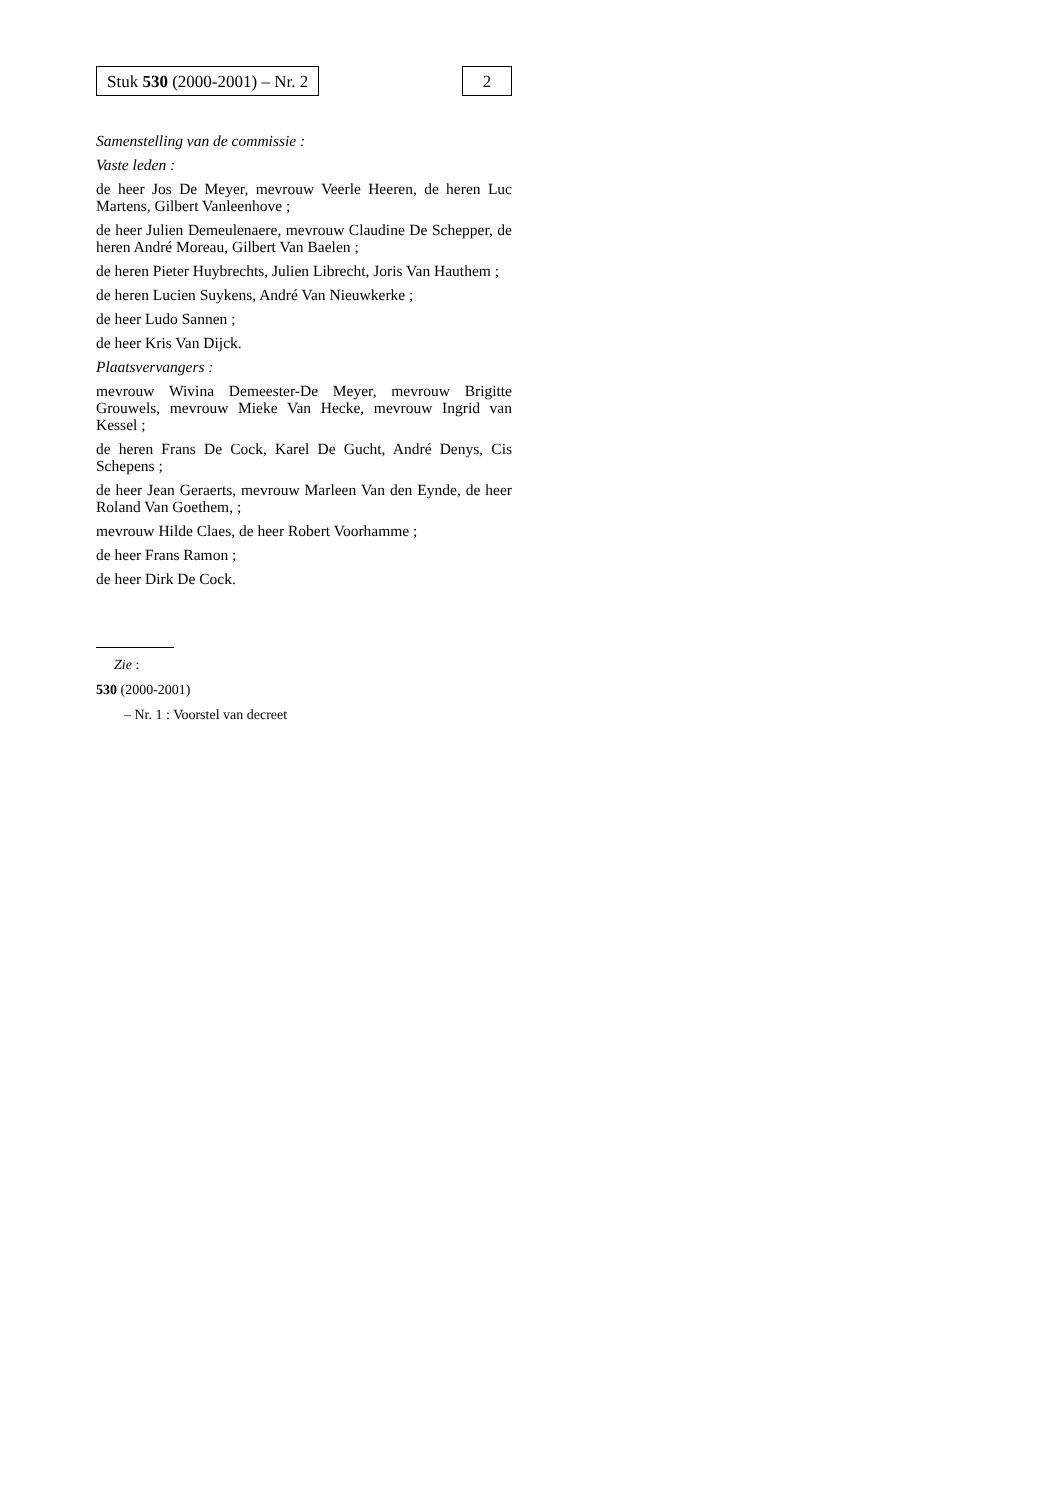Stuk 530 (2000-2001) – Nr. 2 2
Samenstelling van de commissie :
Vaste leden :
de heer Jos De Meyer, mevrouw Veerle Heeren, de heren Luc Martens, Gilbert Vanleenhove ;
de heer Julien Demeulenaere, mevrouw Claudine De Schepper, de heren André Moreau, Gilbert Van Baelen ;
de heren Pieter Huybrechts, Julien Librecht, Joris Van Hauthem ;
de heren Lucien Suykens, André Van Nieuwkerke ;
de heer Ludo Sannen ;
de heer Kris Van Dijck.
Plaatsvervangers :
mevrouw Wivina Demeester-De Meyer, mevrouw Brigitte Grouwels, mevrouw Mieke Van Hecke, mevrouw Ingrid van Kessel ;
de heren Frans De Cock, Karel De Gucht, André Denys, Cis Schepens ;
de heer Jean Geraerts, mevrouw Marleen Van den Eynde, de heer Roland Van Goethem, ;
mevrouw Hilde Claes, de heer Robert Voorhamme ;
de heer Frans Ramon ;
de heer Dirk De Cock.
Zie :
530 (2000-2001)
– Nr. 1 : Voorstel van decreet